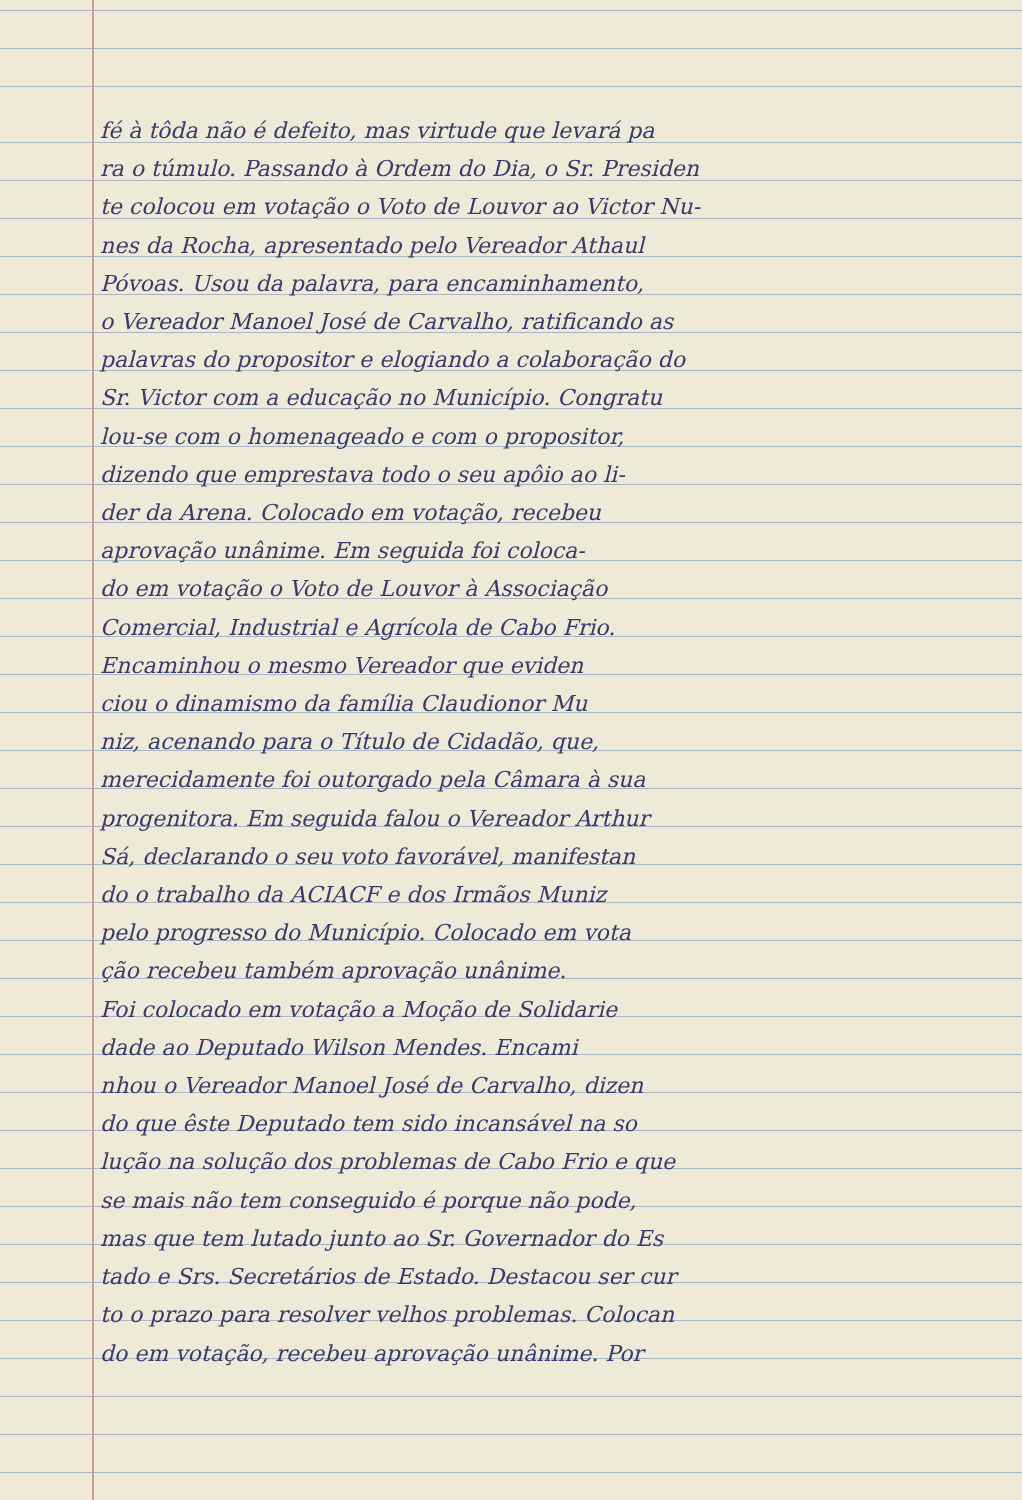fé à tôda não é defeito, mas virtude que levará pa
ra o túmulo. Passando à Ordem do Dia, o Sr. Presiden
te colocou em votação o Voto de Louvor ao Victor Nu-
nes da Rocha, apresentado pelo Vereador Athaul
Póvoas. Usou da palavra, para encaminhamento,
o Vereador Manoel José de Carvalho, ratificando as
palavras do propositor e elogiando a colaboração do
Sr. Victor com a educação no Município. Congratu
lou-se com o homenageado e com o propositor,
dizendo que emprestava todo o seu apôio ao li-
der da Arena. Colocado em votação, recebeu
aprovação unânime. Em seguida foi coloca-
do em votação o Voto de Louvor à Associação
Comercial, Industrial e Agrícola de Cabo Frio.
Encaminhou o mesmo Vereador que eviden
ciou o dinamismo da família Claudionor Mu
niz, acenando para o Título de Cidadão, que,
merecidamente foi outorgado pela Câmara à sua
progenitora. Em seguida falou o Vereador Arthur
Sá, declarando o seu voto favorável, manifestan
do o trabalho da ACIACF e dos Irmãos Muniz
pelo progresso do Município. Colocado em vota
ção recebeu também aprovação unânime.
Foi colocado em votação a Moção de Solidarie
dade ao Deputado Wilson Mendes. Encami
nhou o Vereador Manoel José de Carvalho, dizen
do que êste Deputado tem sido incansável na so
lução na solução dos problemas de Cabo Frio e que
se mais não tem conseguido é porque não pode,
mas que tem lutado junto ao Sr. Governador do Es
tado e Srs. Secretários de Estado. Destacou ser cur
to o prazo para resolver velhos problemas. Colocan
do em votação, recebeu aprovação unânime. Por